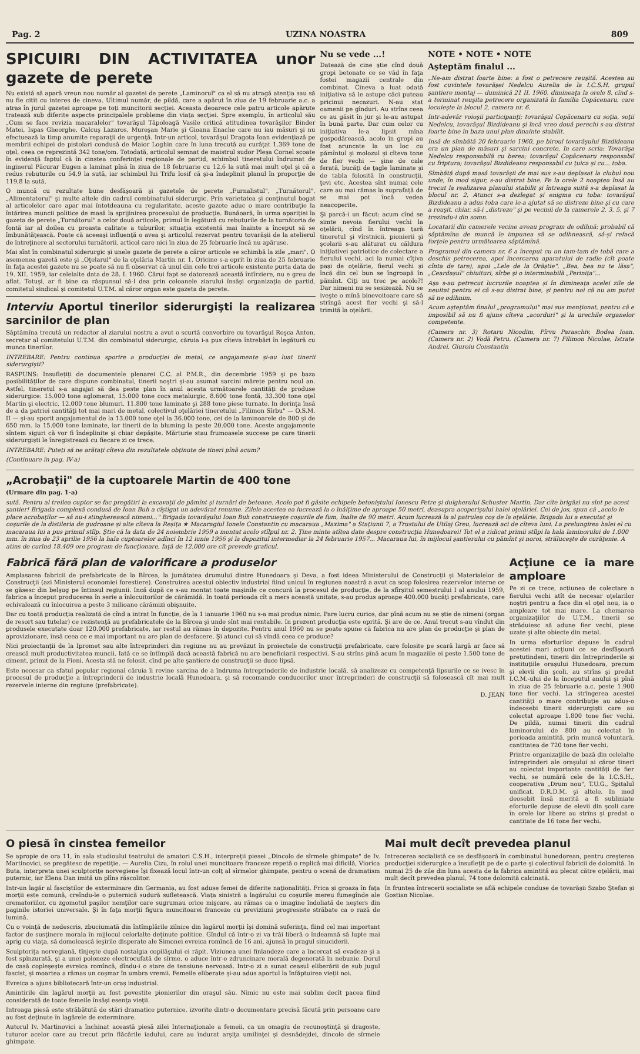Pag. 2 UZINA NOASTRA 809
SPICUIRI DIN ACTIVITATEA unor gazete de perete
Nu există să apară vreun nou număr al gazetei de perete „Laminorul" ca el să nu atragă atenţia sau să nu fie citit cu interes de cineva. Ultimul număr, de pildă, care a apărut în ziua de 19 februarie a.c. a atras în jurul gazetei aproape pe toţi muncitorii secţiei. Aceasta deoarece cele patru articole apărute tratează sub diferite aspecte principalele probleme din viaţa secţiei. Spre exemplu, în articolul său „Cum se face revizia macaralelor" tovarăşul Tăpoloagă Vasile critică atitudinea tovarăşilor Binder Matei, Ispas Gheorghe, Calcuş Lazaros, Mureşan Marie şi Gioana Enache care nu iau măsuri şi nu efectuează la timp anumite reparaţii de urgenţă. Intr-un articol, tovarăşul Dragota Ioan evidenţiază pe membrii echipei de pistolari condusă de Maior Loghin care în luna trecută au curăţat 1.369 tone de oţel, ceea ce reprezintă 342 tone/om. Totodată, articolul semnat de maistrul sudor Pleşa Cornel scoate în evidenţă faptul că în cinstea conferinţei regionale de partid, schimbul tineretului îndrumat de inginerul Păcurar Eugen a laminat pînă în ziua de 18 februarie cu 12,6 la sută mai mult oţel şi că a redus rebuturile cu 54,9 la sută, iar schimbul lui Trifu Iosif că şi-a îndeplinit planul în proporţie de 119,8 la sută.
O muncă cu rezultate bune desfăşoară şi gazetele de perete „Furnalistul", „Turnătorul", „Alimentatorul" şi multe altele din cadrul combinatului siderurgic. Prin varietatea şi conţinutul bogat al articolelor care apar mai întotdeauna cu regularitate, aceste gazete aduc o mare contribuţie la întărirea muncii politice de masă la sprijinirea procesului de producţie. Bunăoară, în urma apariţiei la gazeta de perete „Turnătorul" a celor două articole, primul în legătură cu rebuturile de la turnătoria de fontă iar al doilea cu proasta calitate a tuburilor, situaţia existentă mai înainte a început să se îmbunătăţească. Poate că aceeaşi influenţă o avea şi articolul rezervat pentru tovarăşii de la atelierul de întreţinere al sectorului turnătorii, articol care nici în ziua de 25 februarie încă nu apăruse.
Mai sînt în combinatul siderurgic şi unele gazete de perete a căror articole se schimbă la zile „mari". O asemenea gazetă este şi „Oţelarul" de la oţelăria Martin nr. 1. Oricine s-a oprit în ziua de 25 februarie în faţa acestei gazete nu se poate să nu fi observat că unul din cele trei articole existente purta data de 19. XII. 1959, iar celelalte data de 28. I. 1960. Cărui fapt se datorează această întîrziere, nu e greu de aflat. Totuşi, ar fi bine ca răspunsul să-l dea prin coloanele ziarului însăşi organizaţia de partid, comitetul sindical şi comitetul U.T.M. al căror organ este gazeta de perete.
Interviu Aportul tinerilor siderurgişti la realizarea sarcinilor de plan
Săptămîna trecută un redactor al ziarului nostru a avut o scurtă convorbire cu tovarăşul Roşca Anton, secretar al comitetului U.T.M. din combinatul siderurgic, căruia i-a pus cîteva întrebări în legătură cu munca tinerilor.
INTREBARE: Pentru continua sporire a producţiei de metal, ce angajamente şi-au luat tinerii siderurgişti?
RASPUNS: Insufleţiţi de documentele plenarei C.C. al P.M.R., din decembrie 1959 şi pe baza posibilităţilor de care dispune combinatul, tinerii noştri şi-au asumat sarcini mărețe pentru noul an. Astfel, tineretul s-a angajat să dea peste plan în anul acesta următoarele cantităţi de produse siderurgice: 15.000 tone aglomerat, 15.000 tone cocs metalurgic, 8.600 tone fontă, 33.300 tone oţel Martin şi electric, 12.000 tone blumuri, 11.800 tone laminate şi 288 tone piese turnate. In dorinţa însă de a da patriei cantităţi tot mai mari de metal, colectivul oţelăriei tineretului „Filimon Sîrbu" — O.S.M. II — şi-au sporit angajamentul de la 13.000 tone oţel la 36.000 tone, cei de la laminoarele de 800 şi de 650 mm. la 15.000 tone laminate, iar tinerii de la bluming la peste 20.000 tone. Aceste angajamente sîntem siguri că vor fi îndeplinite şi chiar depăşite. Mărturie stau frumoasele succese pe care tinerii siderurgişti le înregistrează cu fiecare zi ce trece.
INTREBARE: Puteţi să ne arătaţi cîteva din rezultatele obţinute de tineri pînă acum?
(Continuare în pag. IV-a)
Nu se vede ...!
Datează de cine ştie cînd două gropi betonate ce se văd în faţa fostei magazii centrale din combinat. Cineva a luat odată iniţiativa să le astupe căci puteau pricinui necazuri. N-au stat oamenii pe gînduri. Au strîns ceea ce au găsit în jur şi le-au astupat în bună parte. Dar cum celor cu iniţiativa le-a lipsit mîna gospodărească, acolo în gropi au fost aruncate la un loc cu pămîntul şi molozul şi cîteva tone de fier vechi — şine de cale ferată, bucăţi de ţagle laminate şi de tabla folosită în construcţii, ţevi etc. Acestea sînt numai cele care au mai rămas la suprafaţă de se mai pot încă vedea neacoperite.
Şi parcă-i un făcut: acum cînd se simte nevoia fierului vechi la oţelării, cînd în întreaga ţară tineretul şi vîrstnicii, pionierii şi şcolarii s-au alăturat cu căldura iniţiativei patriotice de colectare a fierului vechi, aci la numai cîţiva paşi de oţelărie, fierul vechi şi încă din cel bun se îngroapă în pămînt. Ciţi nu trec pe acolo?! Dar nimeni nu se sesizează. Nu se iveşte o mînă binevoitoare care să strîngă acest fier vechi şi să-l trimită la oţelării.
NOTE • NOTE • NOTE
Aşteptăm finalul ...
„Ne-am distrat foarte bine: a fost o petrecere reuşită. Acestea au fost cuvintele tovarăşei Nedelcu Aurelia de la I.C.S.H. grupul şantiere montaj — duminică 21 II. 1960, dimineaţa la orele 8, cînd s-a terminat reuşita petrecere organizată în familia Copăcenaru, care locuieşte la blocul 2, camera nr. 6.
Intr-adevăr voioşii participanţi; tovarăşul Copăcenaru cu soţia, soţii Nedelcu, tovarăşul Bizdideanu şi încă vreo două perechi s-au distrat foarte bine în baza unui plan dinainte stabilit.
Insă de sîmbătă 20 februarie 1960, pe biroul tovarăşului Bizdideanu era un plan de măsuri şi sarcini concrete, în care scria: Tovarăşa Nedelcu responsabilă cu berea; tovarăşul Copăcenaru responsabil cu friptura; tovarăşul Bizdideanu responsabil cu ţuica şi cu... toba.
Sîmbătă după masă tovarăşii de mai sus s-au deplasat la clubul nou unde, în mod sigur, s-au distrat bine. Pe la orele 2 noaptea însă au trecut la realizarea planului stabilit şi întreaga suită s-a deplasat la blocul nr. 2. Atunci s-a dezlegat şi enigma cu toba: tovarăşul Bizdideanu a adus toba care le-a ajutat să se distreze bine şi cu care a reuşit, chiar, să-i „distreze" şi pe vecinii de la camerele 2, 3, 5, şi 7 trezindu-i din somn.
Locatarii din camerele vecine aveau program de odihnă; probabil că săptămîna de muncă le impunea să se odihnească, să-şi refacă forţele pentru următoarea săptămînă.
Programul din camera nr. 6 a început cu un tam-tam de tobă care a deschis petrecerea, apoi încercarea aparatului de radio (cît poate cînta de tare), apoi „Lele de la Orăştie", „Bea, bea nu te lăsa", „Ceardaşul" chiuituri, sîrbe şi o interminabilă „Periniţa"...
Aşa s-au petrecut lucrurile noaptea şi în dimineaţa acelei zile de neuitat pentru ei că s-au distrat bine, şi pentru noi că nu am putut să ne odihnim.
Acum aşteptăm finalul „programului" mai sus menţionat, pentru că e imposibil să nu fi ajuns cîteva „acorduri" şi la urechile organelor competente.
(Camera nr. 3) Rotaru Nicodim, Pîrvu Paraschiv, Bodea Ioan. (Camera nr. 2) Vodă Petru. (Camera nr. 7) Filimon Nicolae, Istrate Andrei, Giuroiu Constantin
„Acrobaţii" de la cuptoarele Martin de 400 tone
(Urmare din pag. 1-a)
sută. Pentru al treilea cuptor se fac pregătiri la excavaţii de pămînt şi turnări de betoane. Acolo pot fi găsite echipele betoniştului Ionescu Petre şi dulgherului Schuster Martin. Dar cîte brigăzi nu sînt pe acest şantier! Brigada complexă condusă de Ioan Buh a cîştigat un adevărat renume. Zilele acestea ea lucrează la o înălţime de aproape 50 metri, deasupra acoperişului halei oţelăriei. Cei de jos, spun că „acolo le place acrobaţilor — să nu-i stingherească nimeni..." Brigada tovarăşului Ioan Buh construieşte coşurile de fum, înalte de 90 metri. Acum lucrează la al patrulea coş de la oţelărie. Brigada lui a executat şi coşurile de la distileria de gudroane şi alte cîteva la Reşiţa ★ Macaragiul Ionele Constantin cu macaraua „Maxima" a Staţiunii 7, a Trustului de Utilaj Greu, lucrează aci de cîteva luni. La prelungirea halei el cu macaraua lui a pus primul stîlp. Ştie că la data de 24 noiembrie 1959 a montat acolo stîlpul nr. 2. Ţine minte atîtea date despre construcţia Hunedoarei! Tot el a ridicat primii stîlpi la hala laminorului de 1.000 mm. în ziua de 23 aprilie 1956 la hala cuptoarelor adînci în 12 iunie 1956 şi la depozitul intermediar la 24 februarie 1957... Macaraua lui, în mijlocul şantierului cu pămînt şi noroi, străluceşte de curăţenie. A atins de curînd 18.409 ore program de funcţionare, faţă de 12.000 ore cît prevede graficul.
Fabrică fără plan de valorificare a produselor
Amplasarea fabricii de prefabricate de la Bîrcea, la jumătatea drumului dintre Hunedoara şi Deva, a fost ideea Ministerului de Construcţii şi Materialelor de Construcţii (azi Ministerul economiei forestiere). Construirea acestui obiectiv industrial fiind unicul în regiunea noastră a avut ca scop folosirea rezervelor interne ce se găsesc din belşug pe întinsul regiunii. Incă după ce s-au montat toate maşinile ce concură la procesul de producţie, de la sfîrşitul semestrului I al anului 1959, fabrica a început producerea în serie a înlocuitorilor de cărămidă. In toată perioada cît a mers această unitate, s-au produs aproape 400.000 bucăţi prefabricate, care echivalează cu înlocuirea a peste 3 milioane cărămizi obişnuite.
Dar cu toată producţia realizată de cînd a intrat în funcţie, de la 1 ianuarie 1960 nu s-a mai produs nimic. Pare lucru curios, dar pînă acum nu se ştie de nimeni (organ de resort sau tutelar) ce rezistenţă au prefabricatele de la Bîrcea şi unde sînt mai rentabile. In prezent producţia este oprită. Şi are de ce. Anul trecut s-au vîndut din produsele executate doar 120.000 prefabricate, iar restul au rămas în depozite. Pentru anul 1960 nu se poate spune că fabrica nu are plan de producţie şi plan de aprovizionare, însă ceea ce e mai important nu are plan de desfacere. Şi atunci cui să vîndă ceea ce produce?
Nici proiectanţii de la Ipromet sau alte întreprinderi din regiune nu au prevăzut în proiectele de construcţii prefabricate, care folosite pe scară largă ar face să crească mult productivitatea muncii. Iată ce se întîmplă dacă această fabrică nu are beneficiarii respectivi. S-au strîns pînă acum în magaziile ei peste 1.500 tone de ciment, primit de la Fieni. Acesta stă ne folosit, cînd pe alte şantiere de construcţii se duce lipsă.
Este necesar ca sfatul popular regional căruia îi revine sarcina de a îndruma întreprinderile de industrie locală, să analizeze cu competenţă lipsurile ce se ivesc în procesul de producţie a întreprinderii de industrie locală Hunedoara, şi să recomande conducerilor unor întreprinderi de construcţii să folosească cît mai mult rezervele interne din regiune (prefabricate).
D. JEAN
Acţiune ce ia mare amploare
Pe zi ce trece, acţiunea de colectare a fierului vechi atît de necesar oţelarilor noştri pentru a face din el oţel nou, ia o amploare tot mai mare. La chemarea organizaţiilor de U.T.M., tinerii se străduiesc să adune fier vechi, piese uzate şi alte obiecte din metal.
In urma eforturilor depuse în cadrul acestei mari acţiuni ce se desfăşoară pretutindeni, tinerii din întreprinderile şi instituţiile oraşului Hunedoara, precum şi elevii din şcoli, au strîns şi predat I.C.M.-ului de la începutul anului şi pînă în ziua de 25 februarie a.c. peste 1.900 tone fier vechi. La strîngerea acestei cantităţi o mare contribuţie au adus-o îndeosebi tinerii siderurgişti care au colectat aproape 1.800 tone fier vechi. De pildă, numai tinerii din cadrul laminorului de 800 au colectat în perioada amintită, prin muncă voluntară, cantitatea de 720 tone fier vechi.
Printre organizaţiile de bază din celelalte întreprinderi ale oraşului ai căror tineri au colectat importante cantităţi de fier vechi, se numără cele de la I.C.S.H., cooperativa „Drum nou", T.U.G., Spitalul unificat, D.R.D.M. şi altele. In mod deosebit însă merită a fi subliniate eforturile depuse de elevii din şcoli care în orele lor libere au strîns şi predat o cantitate de 16 tone fier vechi.
O piesă în cinstea femeilor
Se apropie de ora 11, în sala studioului teatrului de amatori C.S.H., interpreţii piesei „Dincolo de sîrmele ghimpate" de Iv. Martinovici, se pregătesc de repetiţie. — Aurelia Cizu, în rolul unei muncitoare franceze repetă o replică mai dificilă, Viorica Buta, interpreta unei sculptoriţe norvegiene îşi fixează locul într-un colţ al sîrmelor ghimpate, pentru o scenă de dramatism puternic, iar Elena Dan imită un plîns răscolitor.
Intr-un lagăr al fasciştilor de exterminare din Germania, au fost aduse femei de diferite naţionalităţi. Frica şi groaza în faţa morţii este comună, creîndu-le o puternică sudură sufletească. Viaţa sinistră a lagărului cu coşurile mereu fumegînde ale crematoriilor, cu zgomotul paşilor nemţilor care sugrumau orice mişcare, au rămas ca o imagine îndoliată de neşters din paginile istoriei universale. Şi în faţa morţii figura muncitoarei franceze cu previziuni progresiste străbate ca o rază de lumină.
Cu o voinţă de nedescris, zbuciumată din întîmplările zilnice din lagărul morţii îşi domină suferinţa, fiind cel mai important factor de susţinere morala în mijlocul celorlalte deţinute politice. Gîndul că într-o zi va trăi liberă o îndeamnă să lupte mai aprig cu viaţa, să domolească ieşirile disperate ale Simonei evreica romîncă de 16 ani, ajunsă în pragul sinuciderii.
Sculptoriţa norvegiană, tînjeşte după nostalgia copilăşului ei răpit. Viziunea unei finlandeze care a încercat să evadeze şi a fost spînzurată, şi a unei poloneze electrocufată de sîrme, o aduce într-o zdruncinare morală degenerată în nebunie. Dorul de casă copleşeşte evreica romîncă, dîndu-i o stare de tensiune nervoasă. Intr-o zi a sunat ceasul eliberării de sub jugul fascist, şi moartea a rămas un coşmar în umbra vremii. Femeile eliberate şi-au adus aportul la înfăptuirea vieţii noi.
Evreica a ajuns bibliotecară într-un oraş industrial.
Amintirile din lagărul morţii au fost povestite pionierilor din oraşul său. Nimic nu este mai sublim decît pacea fiind considerată de toate femeile însăşi esenţa vieţii.
Intreaga piesă este străbătută de stări dramatice puternice, izvorite dintr-o documentare precisă făcută prin persoane care au fost deţinute în lagărele de exterminare.
Autorul Iv. Martinovici a închinat această piesă zilei Internaţionale a femeii, ca un omagiu de recunoştinţă şi dragoste, tuturor acelor care au trecut prin flăcările iadului, care au îndurat arşiţa umilinţei şi desnădejdei, dincolo de sîrmele ghimpate.
Mai mult decît prevedea planul
Intrecerea socialistă ce se desfăşoară în combinatul hunedorean, pentru creşterea producţiei siderurgice a însufleţit pe de o parte şi colectivul fabricii de dolomită. In numai 25 de zile din luna acesta de la fabrica amintită au plecat către oţelării, mai mult decît prevedea planul, 74 tone dolomită calcinată.
In fruntea întrecerii socialiste se află echipele conduse de tovarăşii Szabo Ştefan şi Gostian Nicolae.